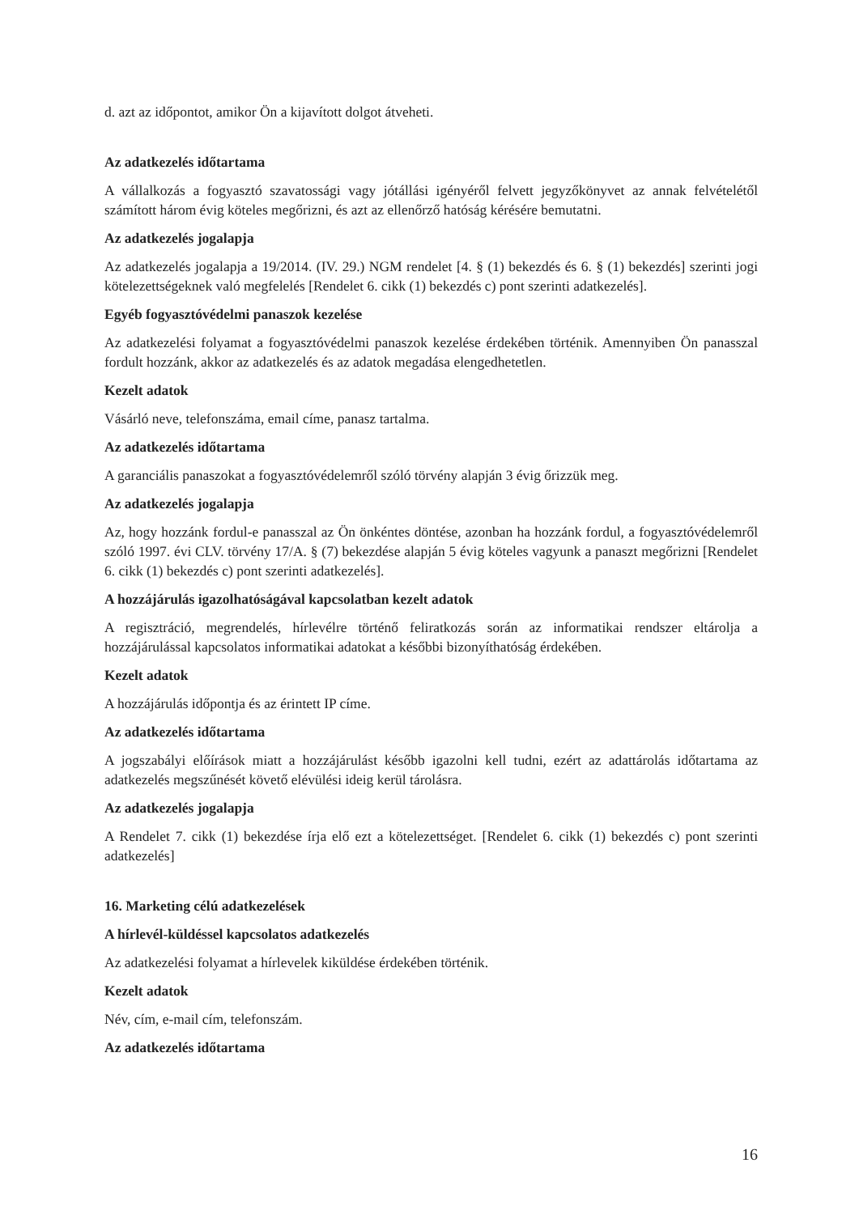d. azt az időpontot, amikor Ön a kijavított dolgot átveheti.
Az adatkezelés időtartama
A vállalkozás a fogyasztó szavatossági vagy jótállási igényéről felvett jegyzőkönyvet az annak felvételétől számított három évig köteles megőrizni, és azt az ellenőrző hatóság kérésére bemutatni.
Az adatkezelés jogalapja
Az adatkezelés jogalapja a 19/2014. (IV. 29.) NGM rendelet [4. § (1) bekezdés és 6. § (1) bekezdés] szerinti jogi kötelezettségeknek való megfelelés [Rendelet 6. cikk (1) bekezdés c) pont szerinti adatkezelés].
Egyéb fogyasztóvédelmi panaszok kezelése
Az adatkezelési folyamat a fogyasztóvédelmi panaszok kezelése érdekében történik. Amennyiben Ön panasszal fordult hozzánk, akkor az adatkezelés és az adatok megadása elengedhetetlen.
Kezelt adatok
Vásárló neve, telefonszáma, email címe, panasz tartalma.
Az adatkezelés időtartama
A garanciális panaszokat a fogyasztóvédelemről szóló törvény alapján 3 évig őrizzük meg.
Az adatkezelés jogalapja
Az, hogy hozzánk fordul-e panasszal az Ön önkéntes döntése, azonban ha hozzánk fordul, a fogyasztóvédelemről szóló 1997. évi CLV. törvény 17/A. § (7) bekezdése alapján 5 évig köteles vagyunk a panaszt megőrizni [Rendelet 6. cikk (1) bekezdés c) pont szerinti adatkezelés].
A hozzájárulás igazolhatóságával kapcsolatban kezelt adatok
A regisztráció, megrendelés, hírlevélre történő feliratkozás során az informatikai rendszer eltárolja a hozzájárulással kapcsolatos informatikai adatokat a későbbi bizonyíthatóság érdekében.
Kezelt adatok
A hozzájárulás időpontja és az érintett IP címe.
Az adatkezelés időtartama
A jogszabályi előírások miatt a hozzájárulást később igazolni kell tudni, ezért az adattárolás időtartama az adatkezelés megszűnését követő elévülési ideig kerül tárolásra.
Az adatkezelés jogalapja
A Rendelet 7. cikk (1) bekezdése írja elő ezt a kötelezettséget. [Rendelet 6. cikk (1) bekezdés c) pont szerinti adatkezelés]
16. Marketing célú adatkezelések
A hírlevél-küldéssel kapcsolatos adatkezelés
Az adatkezelési folyamat a hírlevelek kiküldése érdekében történik.
Kezelt adatok
Név, cím, e-mail cím, telefonszám.
Az adatkezelés időtartama
16